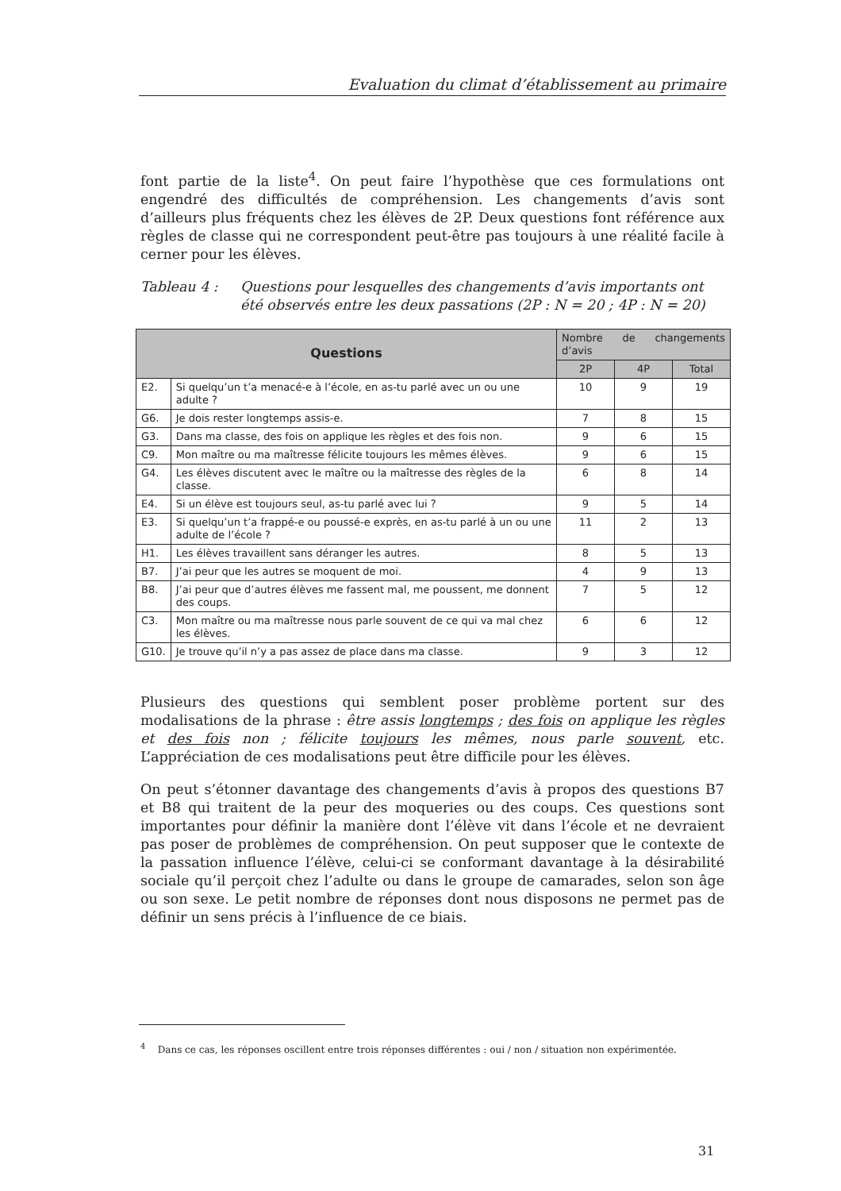Evaluation du climat d’établissement au primaire
font partie de la liste<sup>4</sup>. On peut faire l’hypothèse que ces formulations ont engendré des difficultés de compréhension. Les changements d’avis sont d’ailleurs plus fréquents chez les élèves de 2P. Deux questions font référence aux règles de classe qui ne correspondent peut-être pas toujours à une réalité facile à cerner pour les élèves.
Tableau 4 : Questions pour lesquelles des changements d’avis importants ont été observés entre les deux passations (2P : N = 20 ; 4P : N = 20)
| Questions | | Nombre de changements d’avis | | |
| --- | --- | --- | --- | --- |
| | | 2P | 4P | Total |
| E2. | Si quelqu’un t’a menacé-e à l’école, en as-tu parlé avec un ou une adulte ? | 10 | 9 | 19 |
| G6. | Je dois rester longtemps assis-e. | 7 | 8 | 15 |
| G3. | Dans ma classe, des fois on applique les règles et des fois non. | 9 | 6 | 15 |
| C9. | Mon maître ou ma maîtresse félicite toujours les mêmes élèves. | 9 | 6 | 15 |
| G4. | Les élèves discutent avec le maître ou la maîtresse des règles de la classe. | 6 | 8 | 14 |
| E4. | Si un élève est toujours seul, as-tu parlé avec lui ? | 9 | 5 | 14 |
| E3. | Si quelqu’un t’a frappé-e ou poussé-e exprès, en as-tu parlé à un ou une adulte de l’école ? | 11 | 2 | 13 |
| H1. | Les élèves travaillent sans déranger les autres. | 8 | 5 | 13 |
| B7. | J’ai peur que les autres se moquent de moi. | 4 | 9 | 13 |
| B8. | J’ai peur que d’autres élèves me fassent mal, me poussent, me donnent des coups. | 7 | 5 | 12 |
| C3. | Mon maître ou ma maîtresse nous parle souvent de ce qui va mal chez les élèves. | 6 | 6 | 12 |
| G10. | Je trouve qu’il n’y a pas assez de place dans ma classe. | 9 | 3 | 12 |
Plusieurs des questions qui semblent poser problème portent sur des modalisations de la phrase : être assis longtemps ; des fois on applique les règles et des fois non ; félicite toujours les mêmes, nous parle souvent, etc. L’appréciation de ces modalisations peut être difficile pour les élèves.
On peut s’étonner davantage des changements d’avis à propos des questions B7 et B8 qui traitent de la peur des moqueries ou des coups. Ces questions sont importantes pour définir la manière dont l’élève vit dans l’école et ne devraient pas poser de problèmes de compréhension. On peut supposer que le contexte de la passation influence l’élève, celui-ci se conformant davantage à la désirabilité sociale qu’il perçoit chez l’adulte ou dans le groupe de camarades, selon son âge ou son sexe. Le petit nombre de réponses dont nous disposons ne permet pas de définir un sens précis à l’influence de ce biais.
<sup>4</sup> Dans ce cas, les réponses oscillent entre trois réponses différentes : oui / non / situation non expérimentée.
31